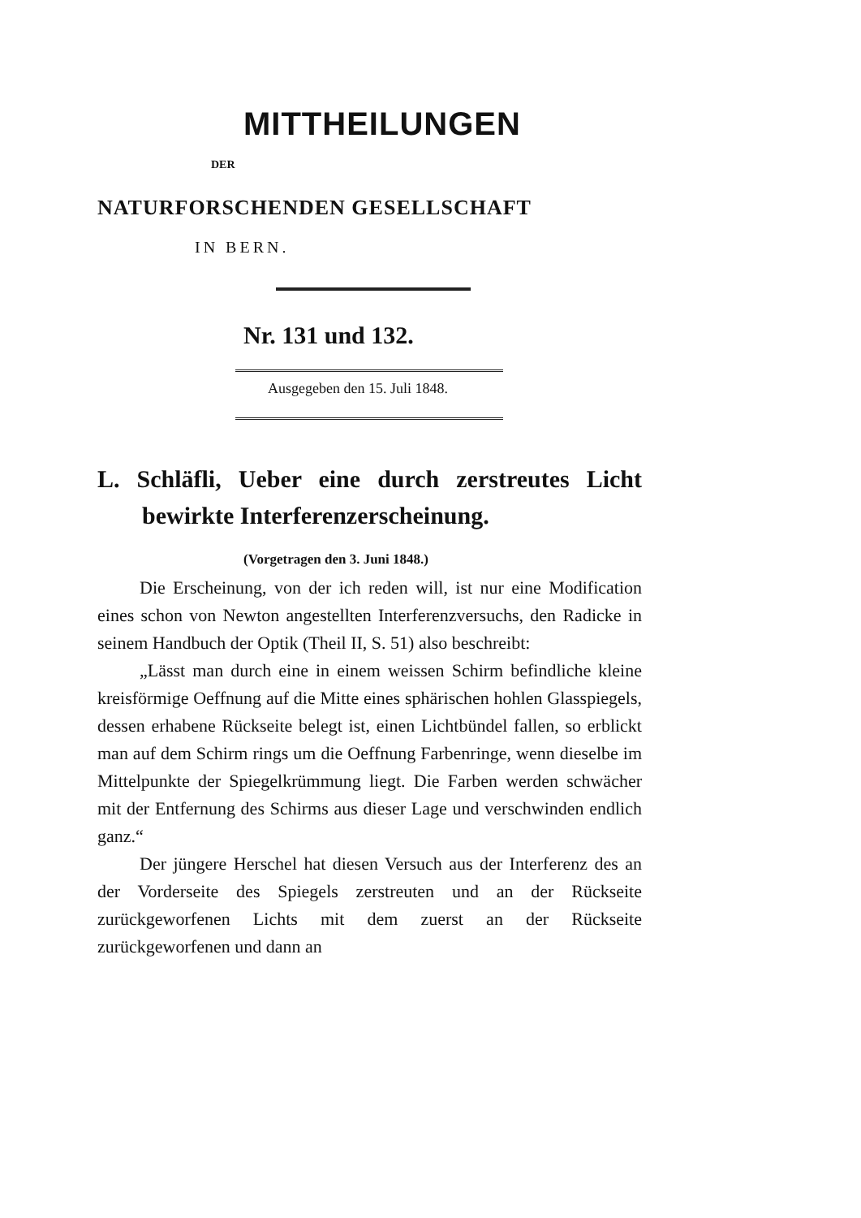MITTHEILUNGEN
DER
NATURFORSCHENDEN GESELLSCHAFT
IN BERN.
Nr. 131 und 132.
Ausgegeben den 15. Juli 1848.
L. Schläfli, Ueber eine durch zerstreutes Licht bewirkte Interferenzerscheinung.
(Vorgetragen den 3. Juni 1848.)
Die Erscheinung, von der ich reden will, ist nur eine Modification eines schon von Newton angestellten Interferenzversuchs, den Radicke in seinem Handbuch der Optik (Theil II, S. 51) also beschreibt:
„Lässt man durch eine in einem weissen Schirm befindliche kleine kreisförmige Oeffnung auf die Mitte eines sphärischen hohlen Glasspiegels, dessen erhabene Rückseite belegt ist, einen Lichtbündel fallen, so erblickt man auf dem Schirm rings um die Oeffnung Farbenringe, wenn dieselbe im Mittelpunkte der Spiegelkrümmung liegt. Die Farben werden schwächer mit der Entfernung des Schirms aus dieser Lage und verschwinden endlich ganz.“
Der jüngere Herschel hat diesen Versuch aus der Interferenz des an der Vorderseite des Spiegels zerstreuten und an der Rückseite zurückgeworfenen Lichts mit dem zuerst an der Rückseite zurückgeworfenen und dann an